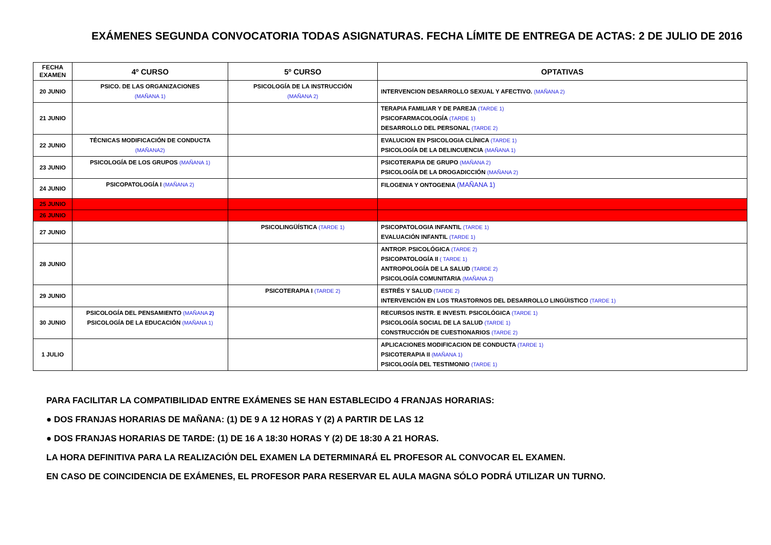EXÁMENES SEGUNDA CONVOCATORIA TODAS ASIGNATURAS. FECHA LÍMITE DE ENTREGA DE ACTAS: 2 DE JULIO DE 2016
| FECHA EXAMEN | 4º CURSO | 5º CURSO | OPTATIVAS |
| --- | --- | --- | --- |
| 20 JUNIO | PSICO. DE LAS ORGANIZACIONES (MAÑANA 1) | PSICOLOGÍA DE LA INSTRUCCIÓN (MAÑANA 2) | INTERVENCION DESARROLLO SEXUAL Y AFECTIVO. (MAÑANA 2) |
| 21 JUNIO | | | TERAPIA FAMILIAR Y DE PAREJA (TARDE 1) PSICOFARMACOLOGÍA (TARDE 1) DESARROLLO DEL PERSONAL (TARDE 2) |
| 22 JUNIO | TÉCNICAS MODIFICACIÓN DE CONDUCTA (MAÑANA2) | | EVALUCION EN PSICOLOGIA CLÍNICA (TARDE 1) PSICOLOGÍA DE LA DELINCUENCIA (MAÑANA 1) |
| 23 JUNIO | PSICOLOGÍA DE LOS GRUPOS (MAÑANA 1) | | PSICOTERAPIA DE GRUPO (MAÑANA 2) PSICOLOGÍA DE LA DROGADICCIÓN (MAÑANA 2) |
| 24 JUNIO | PSICOPATOLOGÍA I (MAÑANA 2) | | FILOGENIA Y ONTOGENIA (MAÑANA 1) |
| 25 JUNIO | | | |
| 26 JUNIO | | | |
| 27 JUNIO | | PSICOLINGÜÍSTICA (TARDE 1) | PSICOPATOLOGIA INFANTIL (TARDE 1) EVALUACIÓN INFANTIL (TARDE 1) |
| 28 JUNIO | | | ANTROP. PSICOLÓGICA (TARDE 2) PSICOPATOLOGÍA II ( TARDE 1) ANTROPOLOGÍA DE LA SALUD (TARDE 2) PSICOLOGÍA COMUNITARIA (MAÑANA 2) |
| 29 JUNIO | | PSICOTERAPIA I (TARDE 2) | ESTRÉS Y SALUD (TARDE 2) INTERVENCIÓN EN LOS TRASTORNOS DEL DESARROLLO LINGÜISTICO (TARDE 1) |
| 30 JUNIO | PSICOLOGÍA DEL PENSAMIENTO (MAÑANA 2) PSICOLOGÍA DE LA EDUCACIÓN (MAÑANA 1) | | RECURSOS INSTR. E INVESTI. PSICOLÓGICA (TARDE 1) PSICOLOGÍA SOCIAL DE LA SALUD (TARDE 1) CONSTRUCCIÓN DE CUESTIONARIOS (TARDE 2) |
| 1 JULIO | | | APLICACIONES MODIFICACION DE CONDUCTA (TARDE 1) PSICOTERAPIA II (MAÑANA 1) PSICOLOGÍA DEL TESTIMONIO (TARDE 1) |
PARA FACILITAR LA COMPATIBILIDAD ENTRE EXÁMENES SE HAN ESTABLECIDO 4 FRANJAS HORARIAS:
● DOS FRANJAS HORARIAS DE MAÑANA: (1) DE 9 A 12 HORAS Y (2) A PARTIR DE LAS 12
● DOS FRANJAS HORARIAS DE TARDE: (1) DE 16 A 18:30 HORAS Y (2) DE 18:30 A 21 HORAS.
LA HORA DEFINITIVA PARA LA REALIZACIÓN DEL EXAMEN LA DETERMINARÁ EL PROFESOR AL CONVOCAR EL EXAMEN.
EN CASO DE COINCIDENCIA DE EXÁMENES, EL PROFESOR PARA RESERVAR EL AULA MAGNA SÓLO PODRÁ UTILIZAR UN TURNO.